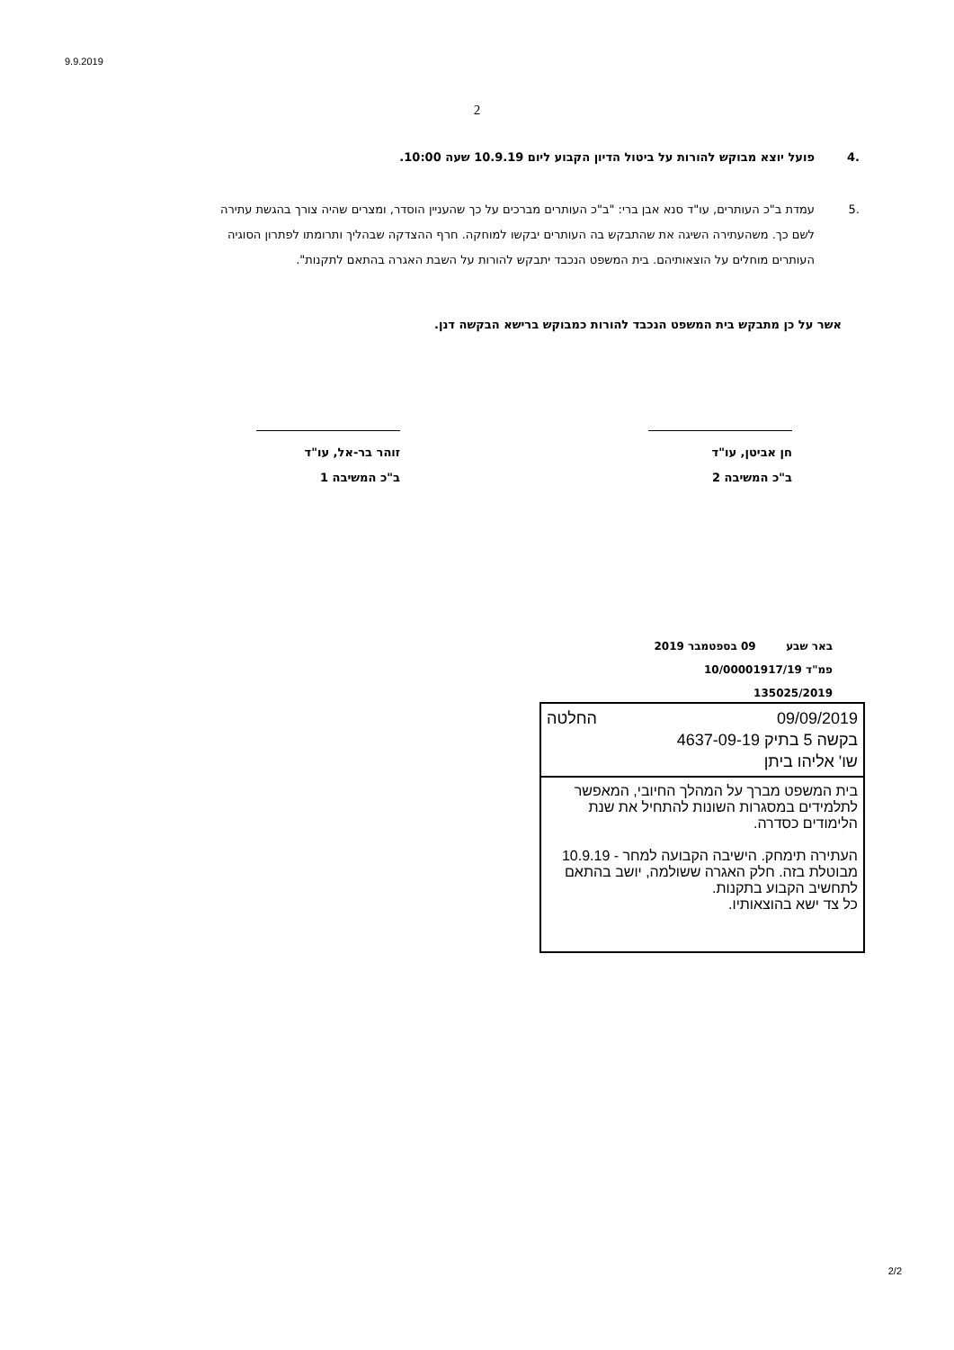9.9.2019
2
.4 פועל יוצא מבוקש להורות על ביטול הדיון הקבוע ליום 10.9.19 שעה 10:00.
.5 עמדת ב"כ העותרים, עו"ד סנא אבן ברי: "ב"כ העותרים מברכים על כך שהעניין הוסדר, ומצרים שהיה צורך בהגשת עתירה לשם כך. משהעתירה השיגה את שהתבקש בה העותרים יבקשו למוחקה. חרף ההצדקה שבהליך ותרומתו לפתרון הסוגיה העותרים מוחלים על הוצאותיהם. בית המשפט הנכבד יתבקש להורות על השבת האגרה בהתאם לתקנות".
אשר על כן מתבקש בית המשפט הנכבד להורות כמבוקש ברישא הבקשה דנן.
חן אביטן, עו"ד
ב"כ המשיבה 2
זוהר בר-אל, עו"ד
ב"כ המשיבה 1
באר שבע 09 בספטמבר 2019
פמ"ד 10/00001917/19
135025/2019
09/09/2019 החלטה
בקשה 5 בתיק 4637-09-19
שו' אליהו ביתן
בית המשפט מברך על המהלך החיובי, המאפשר לתלמידים במסגרות השונות להתחיל את שנת הלימודים כסדרה.
העתירה תימחק. הישיבה הקבועה למחר - 10.9.19 מבוטלת בזה. חלק האגרה ששולמה, יושב בהתאם לתחשיב הקבוע בתקנות.
כל צד ישא בהוצאותיו.
2/2